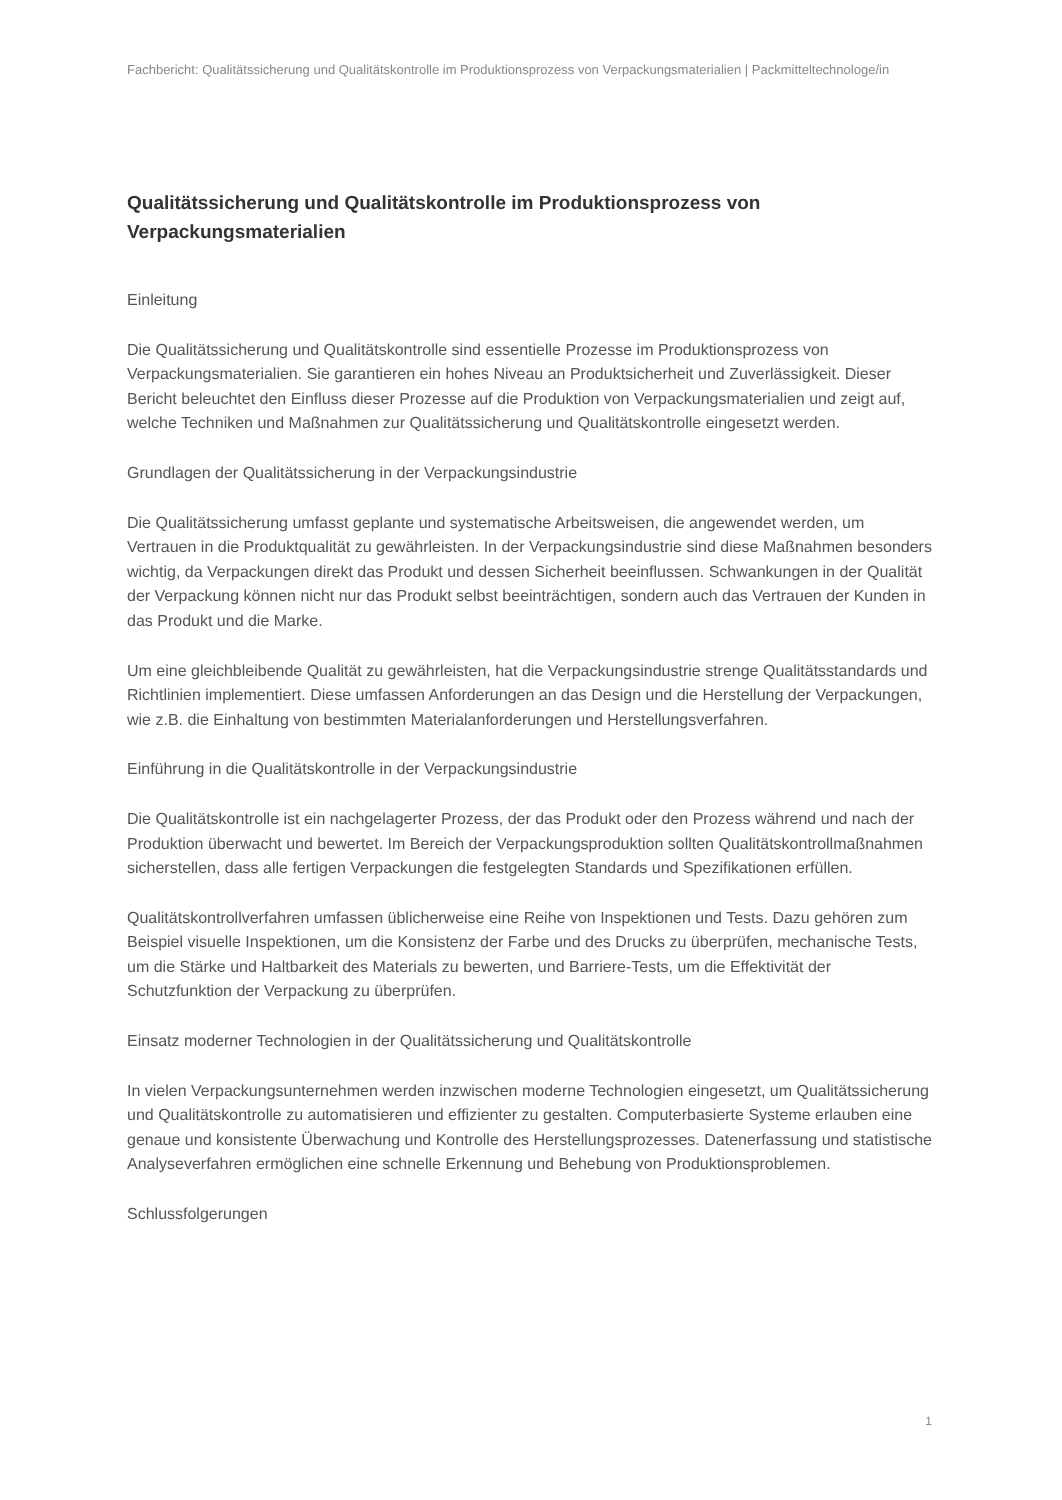Fachbericht: Qualitätssicherung und Qualitätskontrolle im Produktionsprozess von Verpackungsmaterialien | Packmitteltechnologe/in
Qualitätssicherung und Qualitätskontrolle im Produktionsprozess von Verpackungsmaterialien
Einleitung
Die Qualitätssicherung und Qualitätskontrolle sind essentielle Prozesse im Produktionsprozess von Verpackungsmaterialien. Sie garantieren ein hohes Niveau an Produktsicherheit und Zuverlässigkeit. Dieser Bericht beleuchtet den Einfluss dieser Prozesse auf die Produktion von Verpackungsmaterialien und zeigt auf, welche Techniken und Maßnahmen zur Qualitätssicherung und Qualitätskontrolle eingesetzt werden.
Grundlagen der Qualitätssicherung in der Verpackungsindustrie
Die Qualitätssicherung umfasst geplante und systematische Arbeitsweisen, die angewendet werden, um Vertrauen in die Produktqualität zu gewährleisten. In der Verpackungsindustrie sind diese Maßnahmen besonders wichtig, da Verpackungen direkt das Produkt und dessen Sicherheit beeinflussen. Schwankungen in der Qualität der Verpackung können nicht nur das Produkt selbst beeinträchtigen, sondern auch das Vertrauen der Kunden in das Produkt und die Marke.
Um eine gleichbleibende Qualität zu gewährleisten, hat die Verpackungsindustrie strenge Qualitätsstandards und Richtlinien implementiert. Diese umfassen Anforderungen an das Design und die Herstellung der Verpackungen, wie z.B. die Einhaltung von bestimmten Materialanforderungen und Herstellungsverfahren.
Einführung in die Qualitätskontrolle in der Verpackungsindustrie
Die Qualitätskontrolle ist ein nachgelagerter Prozess, der das Produkt oder den Prozess während und nach der Produktion überwacht und bewertet. Im Bereich der Verpackungsproduktion sollten Qualitätskontrollmaßnahmen sicherstellen, dass alle fertigen Verpackungen die festgelegten Standards und Spezifikationen erfüllen.
Qualitätskontrollverfahren umfassen üblicherweise eine Reihe von Inspektionen und Tests. Dazu gehören zum Beispiel visuelle Inspektionen, um die Konsistenz der Farbe und des Drucks zu überprüfen, mechanische Tests, um die Stärke und Haltbarkeit des Materials zu bewerten, und Barriere-Tests, um die Effektivität der Schutzfunktion der Verpackung zu überprüfen.
Einsatz moderner Technologien in der Qualitätssicherung und Qualitätskontrolle
In vielen Verpackungsunternehmen werden inzwischen moderne Technologien eingesetzt, um Qualitätssicherung und Qualitätskontrolle zu automatisieren und effizienter zu gestalten. Computerbasierte Systeme erlauben eine genaue und konsistente Überwachung und Kontrolle des Herstellungsprozesses. Datenerfassung und statistische Analyseverfahren ermöglichen eine schnelle Erkennung und Behebung von Produktionsproblemen.
Schlussfolgerungen
1